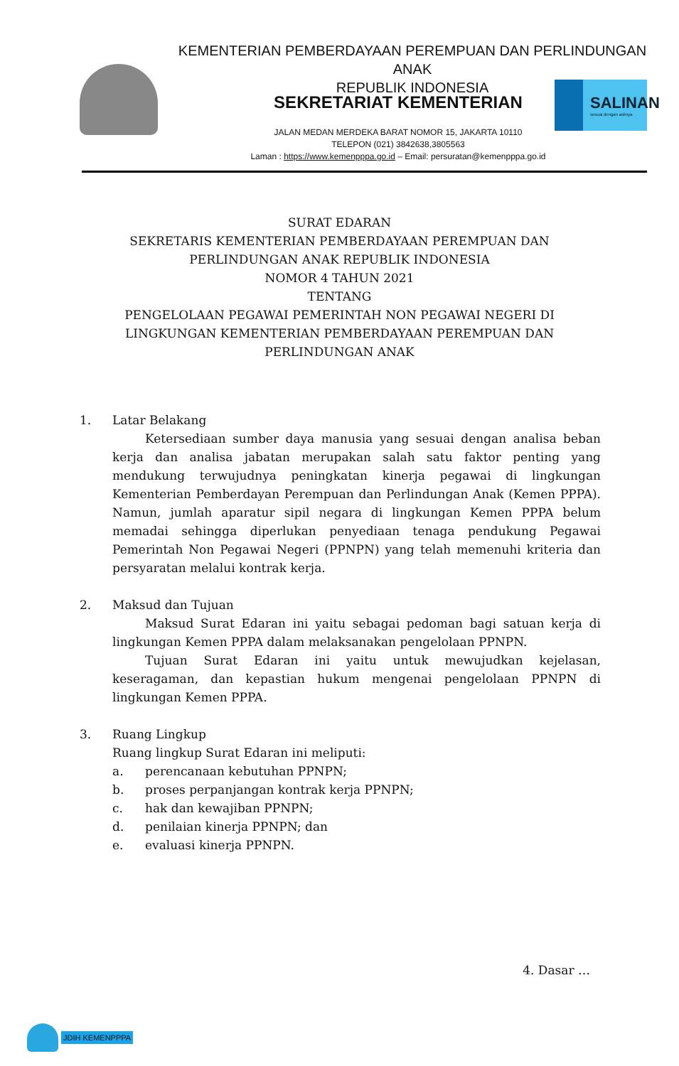KEMENTERIAN PEMBERDAYAAN PEREMPUAN DAN PERLINDUNGAN ANAK
REPUBLIK INDONESIA
SEKRETARIAT KEMENTERIAN
SALINAN
sesuai dengan aslinya
JALAN MEDAN MERDEKA BARAT NOMOR 15, JAKARTA 10110
TELEPON (021) 3842638,3805563
Laman : https://www.kemenpppa.go.id – Email: persuratan@kemenpppa.go.id
SURAT EDARAN
SEKRETARIS KEMENTERIAN PEMBERDAYAAN PEREMPUAN DAN
PERLINDUNGAN ANAK REPUBLIK INDONESIA
NOMOR 4 TAHUN 2021
TENTANG
PENGELOLAAN PEGAWAI PEMERINTAH NON PEGAWAI NEGERI DI
LINGKUNGAN KEMENTERIAN PEMBERDAYAAN PEREMPUAN DAN
PERLINDUNGAN ANAK
1. Latar Belakang
Ketersediaan sumber daya manusia yang sesuai dengan analisa beban kerja dan analisa jabatan merupakan salah satu faktor penting yang mendukung terwujudnya peningkatan kinerja pegawai di lingkungan Kementerian Pemberdayan Perempuan dan Perlindungan Anak (Kemen PPPA). Namun, jumlah aparatur sipil negara di lingkungan Kemen PPPA belum memadai sehingga diperlukan penyediaan tenaga pendukung Pegawai Pemerintah Non Pegawai Negeri (PPNPN) yang telah memenuhi kriteria dan persyaratan melalui kontrak kerja.
2. Maksud dan Tujuan
Maksud Surat Edaran ini yaitu sebagai pedoman bagi satuan kerja di lingkungan Kemen PPPA dalam melaksanakan pengelolaan PPNPN.
Tujuan Surat Edaran ini yaitu untuk mewujudkan kejelasan, keseragaman, dan kepastian hukum mengenai pengelolaan PPNPN di lingkungan Kemen PPPA.
3. Ruang Lingkup
Ruang lingkup Surat Edaran ini meliputi:
a. perencanaan kebutuhan PPNPN;
b. proses perpanjangan kontrak kerja PPNPN;
c. hak dan kewajiban PPNPN;
d. penilaian kinerja PPNPN; dan
e. evaluasi kinerja PPNPN.
4. Dasar …
JDIH KEMENPPPA